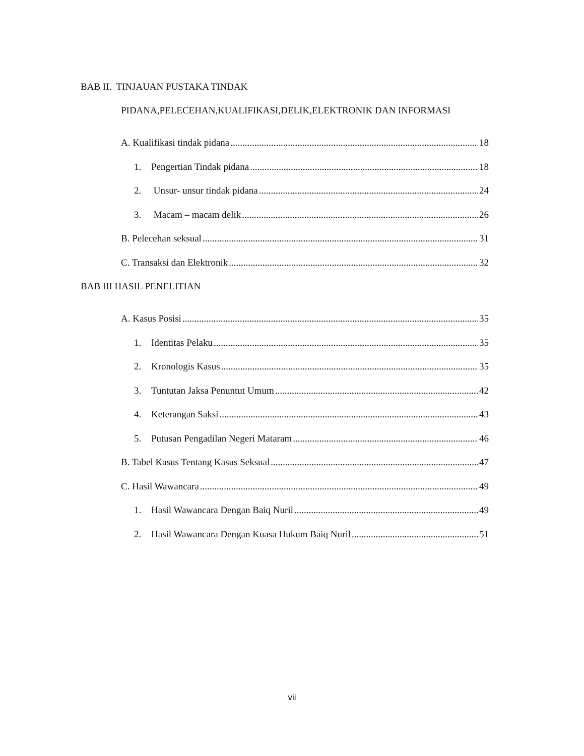BAB II. TINJAUAN PUSTAKA TINDAK
PIDANA,PELECEHAN,KUALIFIKASI,DELIK,ELEKTRONIK DAN INFORMASI
A. Kualifikasi tindak pidana 18
1. Pengertian Tindak pidana 18
2. Unsur- unsur tindak pidana 24
3. Macam – macam delik 26
B. Pelecehan seksual 31
C. Transaksi dan Elektronik 32
BAB III HASIL PENELITIAN
A. Kasus Posisi 35
1. Identitas Pelaku 35
2. Kronologis Kasus 35
3. Tuntutan Jaksa Penuntut Umum 42
4. Keterangan Saksi 43
5. Putusan Pengadilan Negeri Mataram 46
B. Tabel Kasus Tentang Kasus Seksual 47
C. Hasil Wawancara 49
1. Hasil Wawancara Dengan Baiq Nuril 49
2. Hasil Wawancara Dengan Kuasa Hukum Baiq Nuril 51
vii